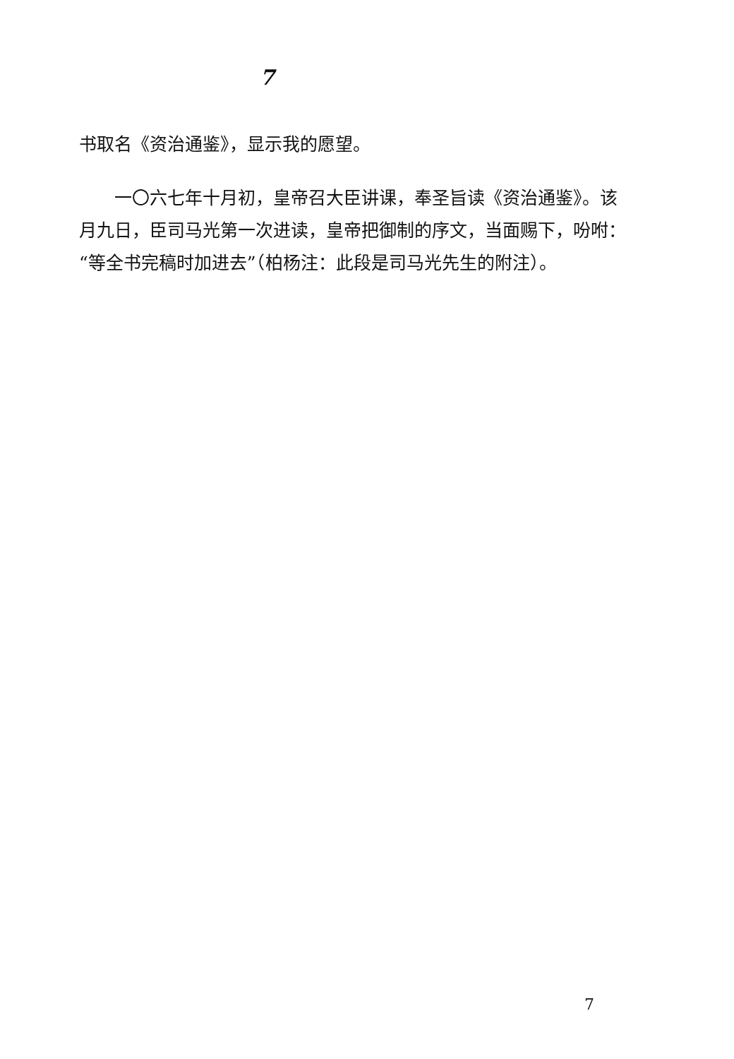7
书取名《资治通鉴》，显示我的愿望。
一〇六七年十月初，皇帝召大臣讲课，奉圣旨读《资治通鉴》。该月九日，臣司马光第一次进读，皇帝把御制的序文，当面赐下，吩咐：“等全书完稿时加进去”（柏杨注：此段是司马光先生的附注）。
7